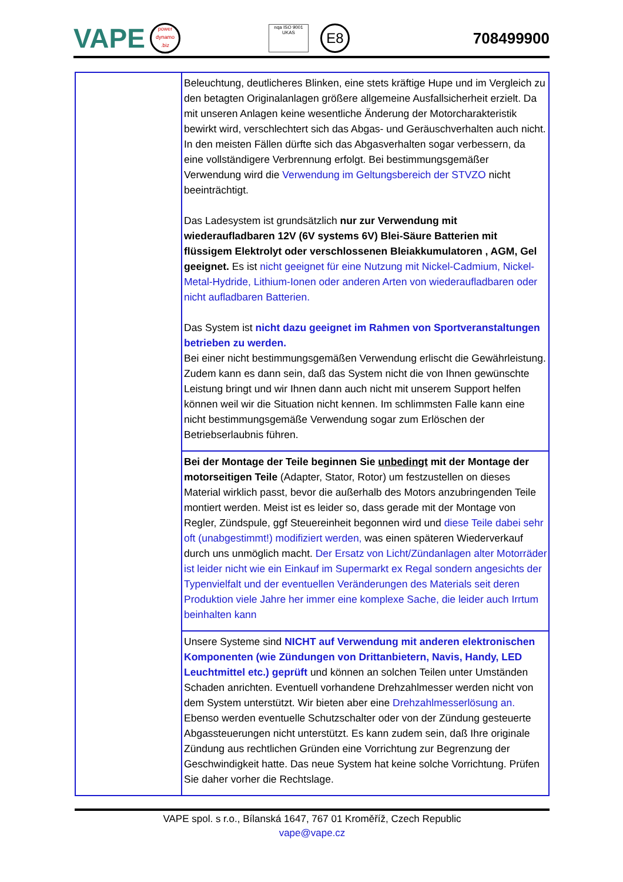VAPE
power dynamo .biz
nqa ISO 9001 UKAS
E8
708499900
| | Beleuchtung, deutlicheres Blinken, eine stets kräftige Hupe und im Vergleich zu den betagten Originalanlagen größere allgemeine Ausfallsicherheit erzielt. Da mit unseren Anlagen keine wesentliche Änderung der Motorcharakteristik bewirkt wird, verschlechtert sich das Abgas- und Geräuschverhalten auch nicht. In den meisten Fällen dürfte sich das Abgasverhalten sogar verbessern, da eine vollständigere Verbrennung erfolgt. Bei bestimmungsgemäßer Verwendung wird die Verwendung im Geltungsbereich der STVZO nicht beeinträchtigt. Das Ladesystem ist grundsätzlich nur zur Verwendung mit wiederaufladbaren 12V (6V systems 6V) Blei-Säure Batterien mit flüssigem Elektrolyt oder verschlossenen Bleiakkumulatoren , AGM, Gel geeignet. Es ist nicht geeignet für eine Nutzung mit Nickel-Cadmium, Nickel-Metal-Hydride, Lithium-Ionen oder anderen Arten von wiederaufladbaren oder nicht aufladbaren Batterien. Das System ist nicht dazu geeignet im Rahmen von Sportveranstaltungen betrieben zu werden. Bei einer nicht bestimmungsgemäßen Verwendung erlischt die Gewährleistung. Zudem kann es dann sein, daß das System nicht die von Ihnen gewünschte Leistung bringt und wir Ihnen dann auch nicht mit unserem Support helfen können weil wir die Situation nicht kennen. Im schlimmsten Falle kann eine nicht bestimmungsgemäße Verwendung sogar zum Erlöschen der Betriebserlaubnis führen. |
| | Bei der Montage der Teile beginnen Sie unbedingt mit der Montage der motorseitigen Teile (Adapter, Stator, Rotor) um festzustellen on dieses Material wirklich passt, bevor die außerhalb des Motors anzubringenden Teile montiert werden. Meist ist es leider so, dass gerade mit der Montage von Regler, Zündspule, ggf Steuereinheit begonnen wird und diese Teile dabei sehr oft (unabgestimmt!) modifiziert werden, was einen späteren Wiederverkauf durch uns unmöglich macht. Der Ersatz von Licht/Zündanlagen alter Motorräder ist leider nicht wie ein Einkauf im Supermarkt ex Regal sondern angesichts der Typenvielfalt und der eventuellen Veränderungen des Materials seit deren Produktion viele Jahre her immer eine komplexe Sache, die leider auch Irrtum beinhalten kann |
| | Unsere Systeme sind NICHT auf Verwendung mit anderen elektronischen Komponenten (wie Zündungen von Drittanbietern, Navis, Handy, LED Leuchtmittel etc.) geprüft und können an solchen Teilen unter Umständen Schaden anrichten. Eventuell vorhandene Drehzahlmesser werden nicht von dem System unterstützt. Wir bieten aber eine Drehzahlmesserlösung an. Ebenso werden eventuelle Schutzschalter oder von der Zündung gesteuerte Abgassteuerungen nicht unterstützt. Es kann zudem sein, daß Ihre originale Zündung aus rechtlichen Gründen eine Vorrichtung zur Begrenzung der Geschwindigkeit hatte. Das neue System hat keine solche Vorrichtung. Prüfen Sie daher vorher die Rechtslage. |
VAPE spol. s r.o., Bílanská 1647, 767 01 Kroměříž, Czech Republic
vape@vape.cz